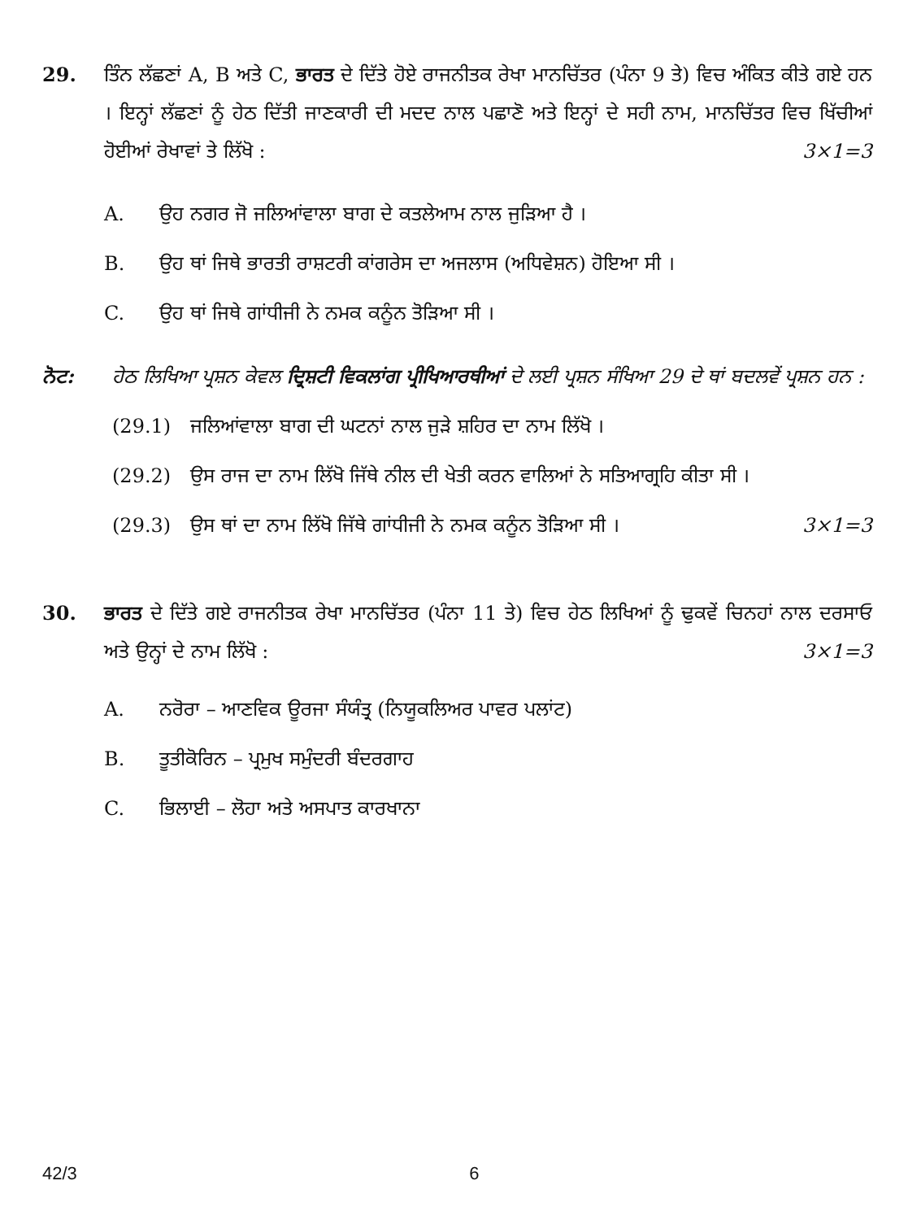29. ਤਿੰਨ ਲੱਛਣਾਂ A, B ਅਤੇ C, ਭਾਰਤ ਦੇ ਦਿੱਤੇ ਹੋਏ ਰਾਜਨੀਤਕ ਰੇਖਾ ਮਾਨਚਿੱਤਰ (ਪੰਨਾ 9 ਤੇ) ਵਿਚ ਅੰਕਿਤ ਕੀਤੇ ਗਏ ਹਨ । ਇਨ੍ਹਾਂ ਲੱਛਣਾਂ ਨੂੰ ਹੇਠ ਦਿੱਤੀ ਜਾਣਕਾਰੀ ਦੀ ਮਦਦ ਨਾਲ ਪਛਾਣੋ ਅਤੇ ਇਨ੍ਹਾਂ ਦੇ ਸਹੀ ਨਾਮ, ਮਾਨਚਿੱਤਰ ਵਿਚ ਖਿੱਚੀਆਂ ਹੋਈਆਂ ਰੇਖਾਵਾਂ ਤੇ ਲਿੱਖੋ : 3×1=3
A. ਉਹ ਨਗਰ ਜੋ ਜਲਿਆਂਵਾਲਾ ਬਾਗ ਦੇ ਕਤਲੇਆਮ ਨਾਲ ਜੁੜਿਆ ਹੈ ।
B. ਉਹ ਥਾਂ ਜਿਥੇ ਭਾਰਤੀ ਰਾਸ਼ਟਰੀ ਕਾਂਗਰੇਸ ਦਾ ਅਜਲਾਸ (ਅਧਿਵੇਸ਼ਨ) ਹੋਇਆ ਸੀ ।
C. ਉਹ ਥਾਂ ਜਿਥੇ ਗਾਂਧੀਜੀ ਨੇ ਨਮਕ ਕਨੂੰਨ ਤੋੜਿਆ ਸੀ ।
ਨੋਟ: ਹੇਠ ਲਿਖਿਆ ਪ੍ਰਸ਼ਨ ਕੇਵਲ ਦ੍ਰਿਸ਼ਟੀ ਵਿਕਲਾਂਗ ਪ੍ਰੀਖਿਆਰਥੀਆਂ ਦੇ ਲਈ ਪ੍ਰਸ਼ਨ ਸੰਖਿਆ 29 ਦੇ ਥਾਂ ਬਦਲਵੇਂ ਪ੍ਰਸ਼ਨ ਹਨ :
(29.1) ਜਲਿਆਂਵਾਲਾ ਬਾਗ ਦੀ ਘਟਨਾਂ ਨਾਲ ਜੁੜੇ ਸ਼ਹਿਰ ਦਾ ਨਾਮ ਲਿੱਖੋ ।
(29.2) ਉਸ ਰਾਜ ਦਾ ਨਾਮ ਲਿੱਖੋ ਜਿੱਥੇ ਨੀਲ ਦੀ ਖੇਤੀ ਕਰਨ ਵਾਲਿਆਂ ਨੇ ਸਤਿਆਗ੍ਰਹਿ ਕੀਤਾ ਸੀ ।
(29.3) ਉਸ ਥਾਂ ਦਾ ਨਾਮ ਲਿੱਖੋ ਜਿੱਥੇ ਗਾਂਧੀਜੀ ਨੇ ਨਮਕ ਕਨੂੰਨ ਤੋੜਿਆ ਸੀ । 3×1=3
30. ਭਾਰਤ ਦੇ ਦਿੱਤੇ ਗਏ ਰਾਜਨੀਤਕ ਰੇਖਾ ਮਾਨਚਿੱਤਰ (ਪੰਨਾ 11 ਤੇ) ਵਿਚ ਹੇਠ ਲਿਖਿਆਂ ਨੂੰ ਢੁਕਵੇਂ ਚਿਨਹਾਂ ਨਾਲ ਦਰਸਾਓ ਅਤੇ ਉਨ੍ਹਾਂ ਦੇ ਨਾਮ ਲਿੱਖੋ : 3×1=3
A. ਨਰੋਰਾ – ਆਣਵਿਕ ਊਰਜਾ ਸੰਯੰਤ੍ਰ (ਨਿਯੂਕਲਿਅਰ ਪਾਵਰ ਪਲਾਂਟ)
B. ਤੂਤੀਕੋਰਿਨ – ਪ੍ਰਮੁਖ ਸਮੁੰਦਰੀ ਬੰਦਰਗਾਹ
C. ਭਿਲਾਈ – ਲੋਹਾ ਅਤੇ ਅਸਪਾਤ ਕਾਰਖਾਨਾ
42/3 6